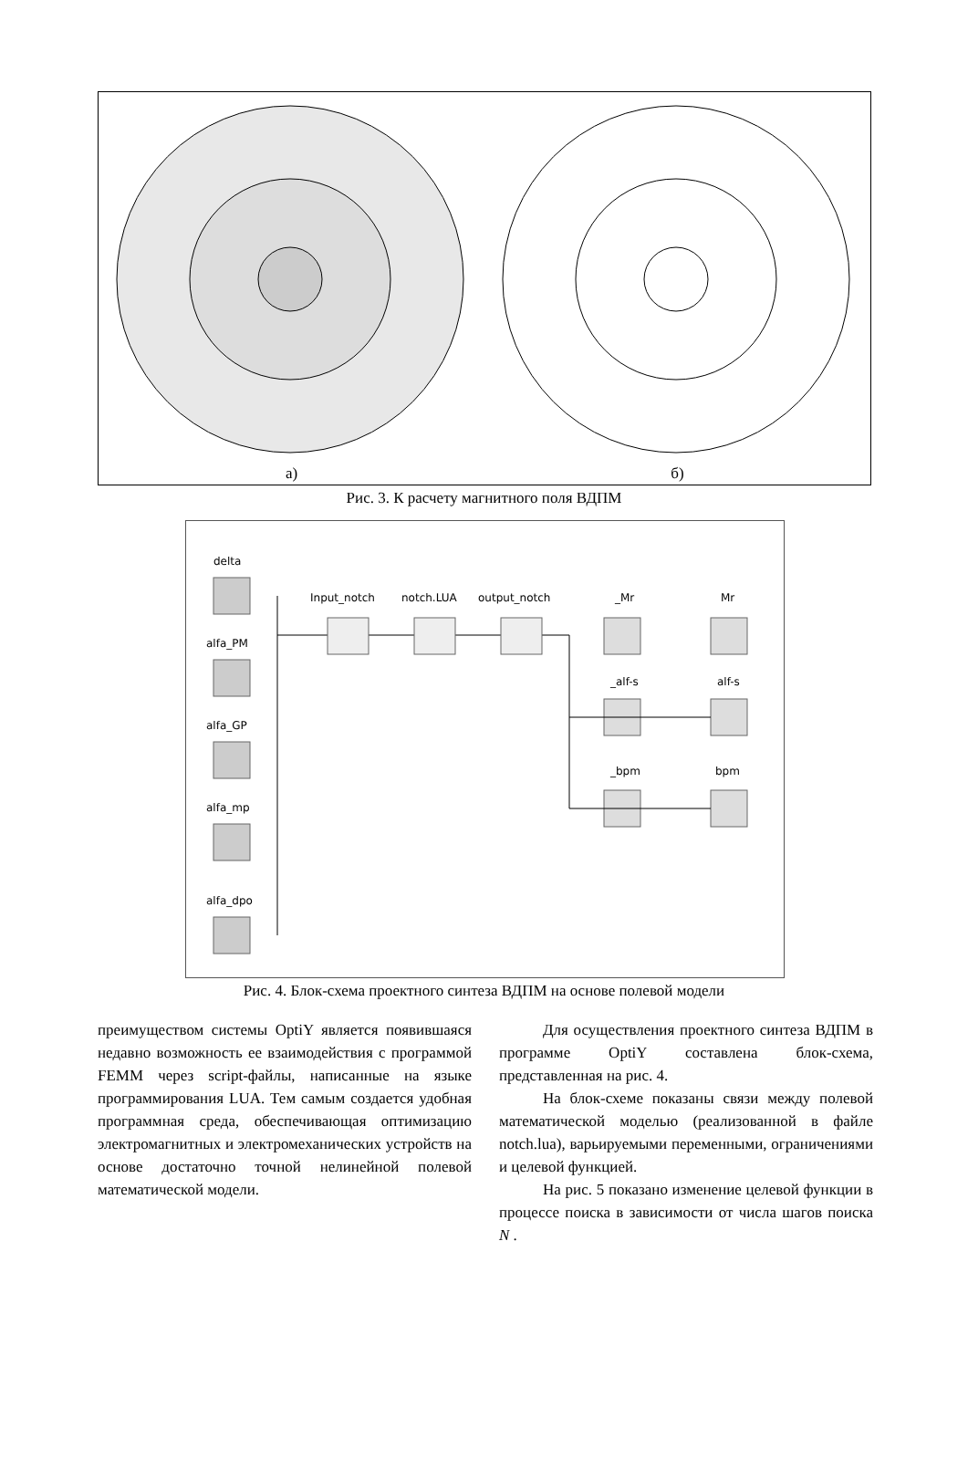а)
б)
Рис. 3. К расчету магнитного поля ВДПМ
delta
alfa_PM
alfa_GP
alfa_mp
alfa_dpo
Input_notch
notch.LUA
output_notch
_Mr
Mr
_alf-s
alf-s
_bpm
bpm
Рис. 4. Блок-схема проектного синтеза ВДПМ на основе полевой модели
преимуществом системы OptiY является появившаяся недавно возможность ее взаимодействия с программой FEMM через script-файлы, написанные на языке программирования LUA. Тем самым создается удобная программная среда, обеспечивающая оптимизацию электромагнитных и электромеханических устройств на основе достаточно точной нелинейной полевой математической модели.
Для осуществления проектного синтеза ВДПМ в программе OptiY составлена блок-схема, представленная на рис. 4.
На блок-схеме показаны связи между полевой математической моделью (реализованной в файле notch.lua), варьируемыми переменными, ограничениями и целевой функцией.
На рис. 5 показано изменение целевой функции в процессе поиска в зависимости от числа шагов поиска N .